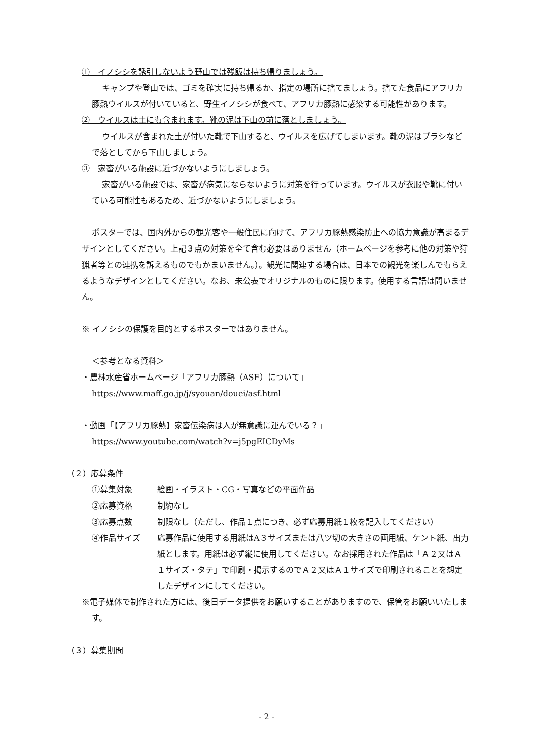①　イノシシを誘引しないよう野山では残飯は持ち帰りましょう。
キャンプや登山では、ゴミを確実に持ち帰るか、指定の場所に捨てましょう。捨てた食品にアフリカ豚熱ウイルスが付いていると、野生イノシシが食べて、アフリカ豚熱に感染する可能性があります。
②　ウイルスは土にも含まれます。靴の泥は下山の前に落としましょう。
ウイルスが含まれた土が付いた靴で下山すると、ウイルスを広げてしまいます。靴の泥はブラシなどで落としてから下山しましょう。
③　家畜がいる施設に近づかないようにしましょう。
家畜がいる施設では、家畜が病気にならないように対策を行っています。ウイルスが衣服や靴に付いている可能性もあるため、近づかないようにしましょう。
ポスターでは、国内外からの観光客や一般住民に向けて、アフリカ豚熱感染防止への協力意識が高まるデザインとしてください。上記３点の対策を全て含む必要はありません（ホームページを参考に他の対策や狩猟者等との連携を訴えるものでもかまいません。）。観光に関連する場合は、日本での観光を楽しんでもらえるようなデザインとしてください。なお、未公表でオリジナルのものに限ります。使用する言語は問いません。
※ イノシシの保護を目的とするポスターではありません。
＜参考となる資料＞
・農林水産省ホームページ「アフリカ豚熱（ASF）について」
https://www.maff.go.jp/j/syouan/douei/asf.html
・動画「【アフリカ豚熱】家畜伝染病は人が無意識に運んでいる？」
https://www.youtube.com/watch?v=j5pgEICDyMs
（２）応募条件
| ①募集対象 | 絵画・イラスト・CG・写真などの平面作品 |
| ②応募資格 | 制約なし |
| ③応募点数 | 制限なし（ただし、作品１点につき、必ず応募用紙１枚を記入してください） |
| ④作品サイズ | 応募作品に使用する用紙はA３サイズまたは八ツ切の大きさの画用紙、ケント紙、出力紙とします。用紙は必ず縦に使用してください。なお採用された作品は「Ａ２又はＡ１サイズ・タテ」で印刷・掲示するのでＡ２又はＡ１サイズで印刷されることを想定したデザインにしてください。 |
※電子媒体で制作された方には、後日データ提供をお願いすることがありますので、保管をお願いいたします。
（３）募集期間
- 2 -